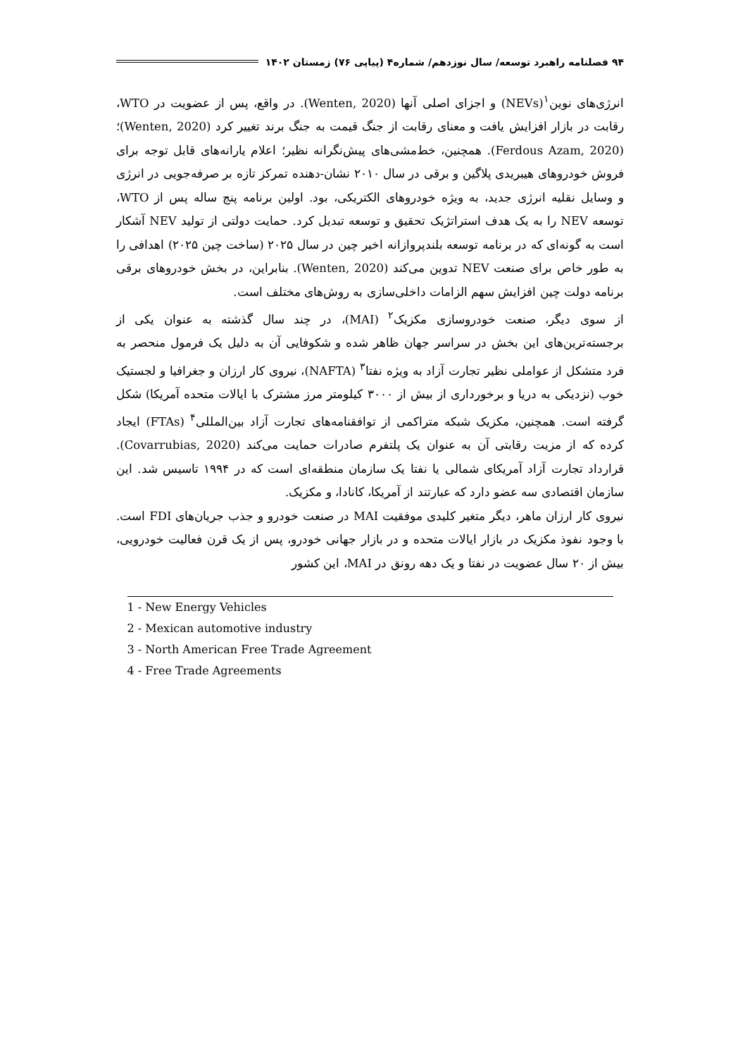۹۴ فصلنامه راهبرد توسعه/ سال نوزدهم/ شماره۴ (پیاپی ۷۶) زمستان ۱۴۰۲
انرژی‌های نوین<sup>۱</sup>(NEVs) و اجزای اصلی آنها (Wenten, 2020). در واقع، پس از عضویت در WTO، رقابت در بازار افزایش یافت و معنای رقابت از جنگ قیمت به جنگ برند تغییر کرد (Wenten, 2020)؛ (Ferdous Azam, 2020). همچنین، خط‌مشی‌های پیش‌نگرانه نظیر؛ اعلام یارانه‌های قابل توجه برای فروش خودروهای هیبریدی پلاگین و برقی در سال ۲۰۱۰ نشان-دهنده تمرکز تازه بر صرفه‌جویی در انرژی و وسایل نقلیه انرژی جدید، به ویژه خودروهای الکتریکی، بود. اولین برنامه پنج ساله پس از WTO، توسعه NEV را به یک هدف استراتژیک تحقیق و توسعه تبدیل کرد. حمایت دولتی از تولید NEV آشکار است به گونه‌ای که در برنامه توسعه بلندپروازانه اخیر چین در سال ۲۰۲۵ (ساخت چین ۲۰۲۵) اهدافی را به طور خاص برای صنعت NEV تدوین می‌کند (Wenten, 2020). بنابراین، در بخش خودروهای برقی برنامه دولت چین افزایش سهم الزامات داخلی‌سازی به روش‌های مختلف است.
از سوی دیگر، صنعت خودروسازی مکزیک<sup>۲</sup> (MAI)، در چند سال گذشته به عنوان یکی از برجسته‌ترین‌های این بخش در سراسر جهان ظاهر شده و شکوفایی آن به دلیل یک فرمول منحصر به فرد متشکل از عواملی نظیر تجارت آزاد به ویژه نفتا<sup>۳</sup> (NAFTA)، نیروی کار ارزان و جغرافیا و لجستیک خوب (نزدیکی به دریا و برخورداری از بیش از ۳۰۰۰ کیلومتر مرز مشترک با ایالات متحده آمریکا) شکل گرفته است. همچنین، مکزیک شبکه متراکمی از توافقنامه‌های تجارت آزاد بین‌المللی<sup>۴</sup> (FTAs) ایجاد کرده که از مزیت رقابتی آن به عنوان یک پلتفرم صادرات حمایت می‌کند (Covarrubias, 2020). قرارداد تجارت آزاد آمریکای شمالی یا نفتا یک سازمان منطقه‌ای است که در ۱۹۹۴ تاسیس شد. این سازمان اقتصادی سه عضو دارد که عبارتند از آمریکا، کانادا، و مکزیک.
نیروی کار ارزان ماهر، دیگر متغیر کلیدی موفقیت MAI در صنعت خودرو و جذب جریان‌های FDI است. با وجود نفوذ مکزیک در بازار ایالات متحده و در بازار جهانی خودرو، پس از یک قرن فعالیت خودرویی، بیش از ۲۰ سال عضویت در نفتا و یک دهه رونق در MAI، این کشور
1 - New Energy Vehicles
2 - Mexican automotive industry
3 - North American Free Trade Agreement
4 - Free Trade Agreements